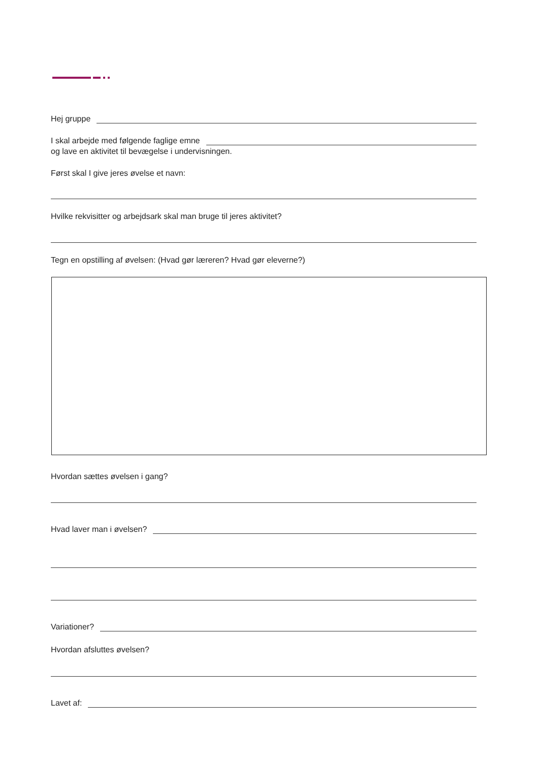Hej gruppe
I skal arbejde med følgende faglige emne
og lave en aktivitet til bevægelse i undervisningen.
Først skal I give jeres øvelse et navn:
Hvilke rekvisitter og arbejdsark skal man bruge til jeres aktivitet?
Tegn en opstilling af øvelsen: (Hvad gør læreren? Hvad gør eleverne?)
Hvordan sættes øvelsen i gang?
Hvad laver man i øvelsen?
Variationer?
Hvordan afsluttes øvelsen?
Lavet af: